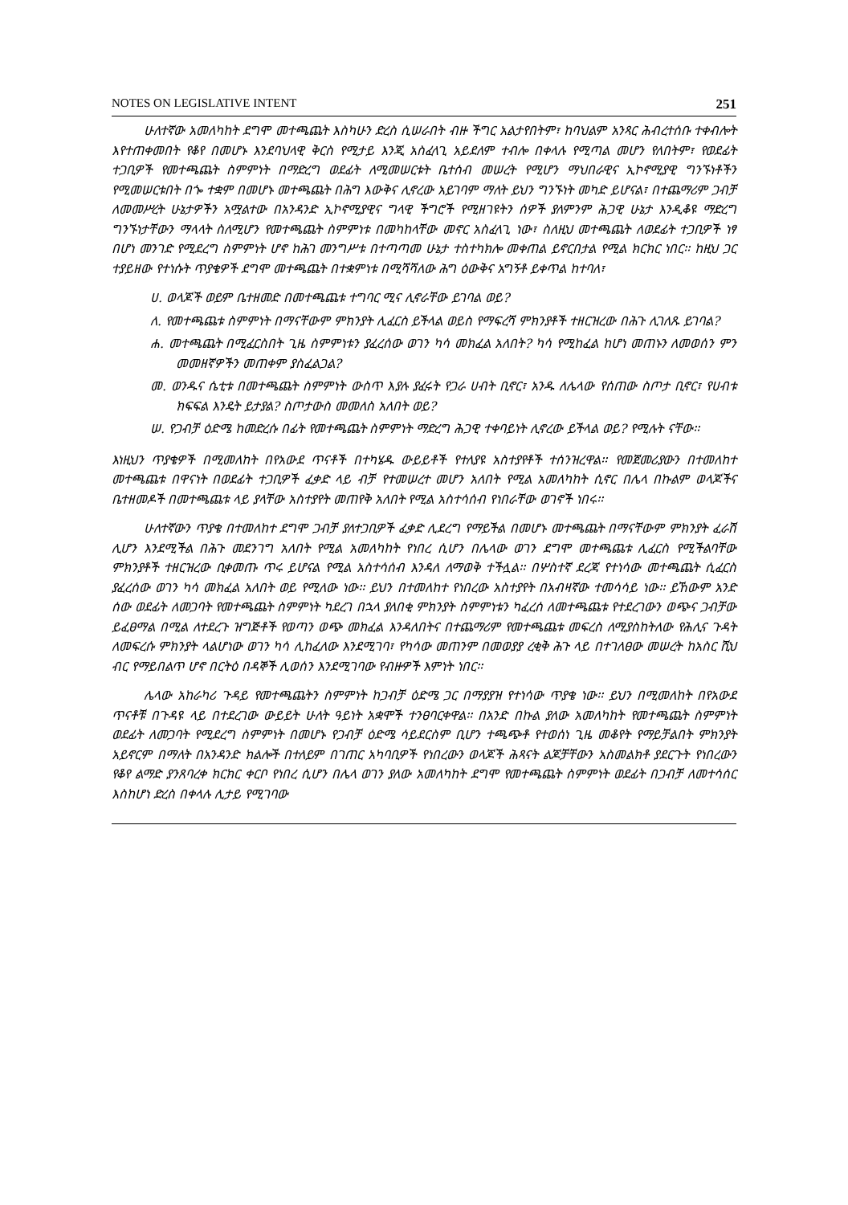NOTES ON LEGISLATIVE INTENT 251
ሁለተኛው አመለካከት ደግሞ መተጫጨት እስካሁን ድረስ ሲሠራበት ብዙ ችግር አልታየበትም፣ ከባህልም አንጻር ሕብረተሰቡ ተቀብሎት እየተጠቀመበት የቆየ በመሆኑ እንደባህላዊ ቅርስ የሚታይ እንጂ አስፈላጊ አይደለም ተብሎ በቀላሉ የሚጣል መሆን የለበትም፣ የወደፊት ተጋቢዎች የመተጫጨት ስምምነት በማድረግ ወደፊት ለሚመሠርቱት ቤተሰብ መሠረት የሚሆን ማህበራዊና ኢኮኖሚያዊ ግንኙነቶችን የሚመሠርቱበት በጐ ተቋም በመሆኑ መተጫጨት በሕግ እውቅና ሊኖረው አይገባም ማለት ይህን ግንኙነት መካድ ይሆናል፣ በተጨማሪም ጋብቻ ለመመሥረት ሁኔታዎችን አሟልተው በአንዳንድ ኢኮኖሚያዊና ግላዊ ችግሮች የሚዘገዩትን ሰዎች ያለምንም ሕጋዊ ሁኔታ እንዲቆዩ ማድረግ ግንኙነታቸውን ማላላት ስለሚሆን የመተጫጨት ስምምነቱ በመካከላቸው መኖር አስፈላጊ ነው፣ ስለዚህ መተጫጨት ለወደፊት ተጋቢዎች ነፃ በሆነ መንገድ የሚደረግ ስምምነት ሆኖ ከሕገ መንግሥቱ በተጣጣመ ሁኔታ ተስተካክሎ መቀጠል ይኖርበታል የሚል ክርክር ነበር፡፡ ከዚህ ጋር ተያይዘው የተነሱት ጥያቄዎች ደግሞ መተጫጨት በተቋምነቱ በሚሻሻለው ሕግ ዕውቅና አግኝቶ ይቀጥል ከተባለ፣
ሀ. ወላጆች ወይም ቤተዘመድ በመተጫጨቱ ተግባር ሚና ሊኖራቸው ይገባል ወይ?
ለ. የመተጫጨቱ ስምምነት በማናቸውም ምክንያት ሊፈርስ ይችላል ወይስ የማፍረሻ ምክንያቶች ተዘርዝረው በሕጉ ሊገለጹ ይገባል?
ሐ. መተጫጨት በሚፈርስበት ጊዜ ስምምነቱን ያፈረሰው ወገን ካሳ መክፈል አለበት? ካሳ የሚከፈል ከሆነ መጠኑን ለመወሰን ምን መመዘኛዎችን መጠቀም ያስፈልጋል?
መ. ወንዱና ሴቲቱ በመተጫጨት ስምምነት ውስጥ እያሉ ያፈሩት የጋራ ሀብት ቢኖር፣ አንዱ ለሌላው የሰጠው ስጦታ ቢኖር፣ የሀብቱ ክፍፍል እንዴት ይታያል? ስጦታውስ መመለስ አለበት ወይ?
ሠ. የጋብቻ ዕድሜ ከመድረሱ በፊት የመተጫጨት ስምምነት ማድረግ ሕጋዊ ተቀባይነት ሊኖረው ይችላል ወይ? የሚሉት ናቸው፡፡
እነዚህን ጥያቄዎች በሚመለከት በየአውደ ጥናቶች በተካሄዱ ውይይቶች የተለያዩ አስተያየቶች ተሰንዝረዋል፡፡ የመጀመሪያውን በተመለከተ መተጫጨቱ በዋናነት በወደፊት ተጋቢዎች ፈቃድ ላይ ብቻ የተመሠረተ መሆን አለበት የሚል አመለካከት ሲኖር በሌላ በኩልም ወላጆችና ቤተዘመዶች በመተጫጨቱ ላይ ያላቸው አስተያየት መጠየቅ አለበት የሚል አስተሳሰብ የነበራቸው ወገኖች ነበሩ፡፡
ሁለተኛውን ጥያቄ በተመለከተ ደግሞ ጋብቻ ያለተጋቢዎች ፈቃድ ሊደረግ የማይችል በመሆኑ መተጫጨት በማናቸውም ምክንያት ፈራሽ ሊሆን እንደሚችል በሕጉ መደንገግ አለበት የሚል አመለካከት የነበረ ሲሆን በሌላው ወገን ደግሞ መተጫጨቱ ሊፈርስ የሚችልባቸው ምክንያቶች ተዘርዝረው ቢቀመጡ ጥሩ ይሆናል የሚል አስተሳሰብ እንዳለ ለማወቅ ተችሏል፡፡ በሦስተኛ ደረጃ የተነሳው መተጫጨት ሲፈርስ ያፈረሰው ወገን ካሳ መክፈል አለበት ወይ የሚለው ነው፡፡ ይህን በተመለከተ የነበረው አስተያየት በአብዛኛው ተመሳሳይ ነው፡፡ ይኸውም አንድ ሰው ወደፊት ለመጋባት የመተጫጨት ስምምነት ካደረገ በኋላ ያለበቂ ምክንያት ስምምነቱን ካፈረሰ ለመተጫጨቱ የተደረገውን ወጭና ጋብቻው ይፈፀማል በሚል ለተደረጉ ዝግጅቶች የወጣን ወጭ መክፈል እንዳለበትና በተጨማሪም የመተጫጨቱ መፍረስ ለሚያስከትለው የሕሊና ጉዳት ለመፍረሱ ምክንያት ላልሆነው ወገን ካሳ ሊከፈለው እንደሚገባ፣ የካሳው መጠንም በመወያያ ረቂቅ ሕጉ ላይ በተገለፀው መሠረት ከአስር ሺህ ብር የማይበልጥ ሆኖ በርትዕ በዳኞች ሊወሰን እንደሚገባው የብዙዎች እምነት ነበር፡፡
ሌላው አከራካሪ ጉዳይ የመተጫጨትን ስምምነት ከጋብቻ ዕድሜ ጋር በማያያዝ የተነሳው ጥያቄ ነው፡፡ ይህን በሚመለከት በየአውደ ጥናቶቹ በጉዳዩ ላይ በተደረገው ውይይት ሁለት ዓይነት አቋሞች ተንፀባርቀዋል፡፡ በአንድ በኩል ያለው አመለካከት የመተጫጨት ስምምነት ወደፊት ለመጋባት የሚደረግ ስምምነት በመሆኑ የጋብቻ ዕድሜ ሳይደርስም ቢሆን ተጫጭቶ የተወሰነ ጊዜ መቆየት የማይቻልበት ምክንያት አይኖርም በማለት በአንዳንድ ክልሎች በተለይም በገጠር አካባቢዎች የነበረውን ወላጆች ሕጻናት ልጆቻቸውን አስመልክቶ ያደርጉት የነበረውን የቆየ ልማድ ያንጸባረቀ ክርክር ቀርቦ የነበረ ሲሆን በሌላ ወገን ያለው አመለካከት ደግሞ የመተጫጨት ስምምነት ወደፊት በጋብቻ ለመተሳሰር እስከሆነ ድረስ በቀላሉ ሊታይ የሚገባው